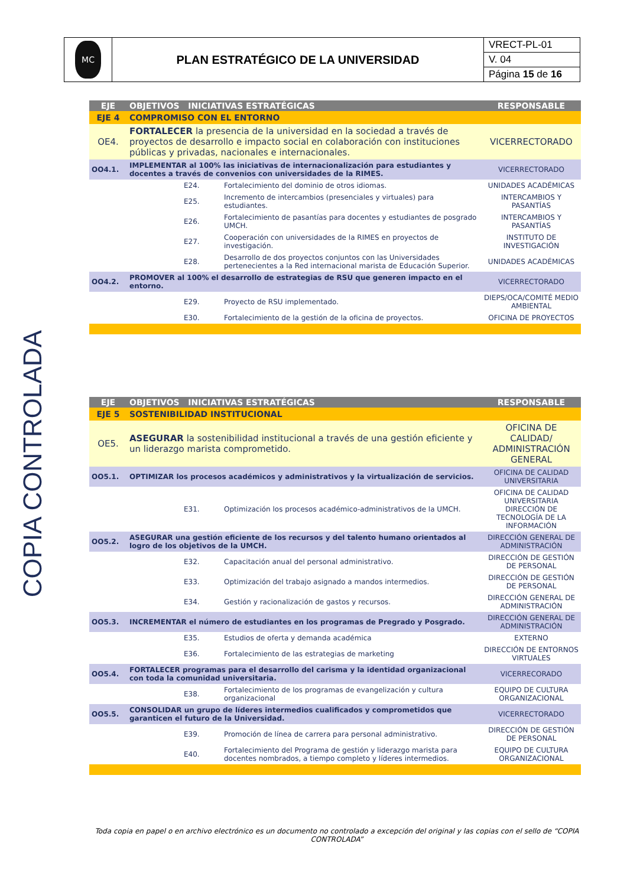| MC | PLAN ESTRATÉGICO DE LA UNIVERSIDAD | VRECT-PL-01 |
| | | V. 04 |
| | | Página 15 de 16 |
COPIA CONTROLADA
| EJE | OBJETIVOS INICIATIVAS ESTRATÉGICAS | | RESPONSABLE |
| EJE 4 | COMPROMISO CON EL ENTORNO | | |
| OE4. | FORTALECER la presencia de la universidad en la sociedad a través de proyectos de desarrollo e impacto social en colaboración con instituciones públicas y privadas, nacionales e internacionales. | | VICERRECTORADO |
| OO4.1. | IMPLEMENTAR al 100% las iniciativas de internacionalización para estudiantes y docentes a través de convenios con universidades de la RIMES. | | VICERRECTORADO |
| | E24. | Fortalecimiento del dominio de otros idiomas. | UNIDADES ACADÉMICAS |
| | E25. | Incremento de intercambios (presenciales y virtuales) para estudiantes. | INTERCAMBIOS Y PASANTÍAS |
| | E26. | Fortalecimiento de pasantías para docentes y estudiantes de posgrado UMCH. | INTERCAMBIOS Y PASANTÍAS |
| | E27. | Cooperación con universidades de la RIMES en proyectos de investigación. | INSTITUTO DE INVESTIGACIÓN |
| | E28. | Desarrollo de dos proyectos conjuntos con las Universidades pertenecientes a la Red internacional marista de Educación Superior. | UNIDADES ACADÉMICAS |
| OO4.2. | PROMOVER al 100% el desarrollo de estrategias de RSU que generen impacto en el entorno. | | VICERRECTORADO |
| | E29. | Proyecto de RSU implementado. | DIEPS/OCA/COMITÉ MEDIO AMBIENTAL |
| | E30. | Fortalecimiento de la gestión de la oficina de proyectos. | OFICINA DE PROYECTOS |
| EJE | OBJETIVOS INICIATIVAS ESTRATÉGICAS | | RESPONSABLE |
| EJE 5 | SOSTENIBILIDAD INSTITUCIONAL | | |
| OE5. | ASEGURAR la sostenibilidad institucional a través de una gestión eficiente y un liderazgo marista comprometido. | | OFICINA DE CALIDAD/ ADMINISTRACIÓN GENERAL |
| OO5.1. | OPTIMIZAR los procesos académicos y administrativos y la virtualización de servicios. | | OFICINA DE CALIDAD UNIVERSITARIA |
| | E31. | Optimización los procesos académico-administrativos de la UMCH. | OFICINA DE CALIDAD UNIVERSITARIA DIRECCIÓN DE TECNOLOGÍA DE LA INFORMACIÓN |
| OO5.2. | ASEGURAR una gestión eficiente de los recursos y del talento humano orientados al logro de los objetivos de la UMCH. | | DIRECCIÓN GENERAL DE ADMINISTRACIÓN |
| | E32. | Capacitación anual del personal administrativo. | DIRECCIÓN DE GESTIÓN DE PERSONAL |
| | E33. | Optimización del trabajo asignado a mandos intermedios. | DIRECCIÓN DE GESTIÓN DE PERSONAL |
| | E34. | Gestión y racionalización de gastos y recursos. | DIRECCIÓN GENERAL DE ADMINISTRACIÓN |
| OO5.3. | INCREMENTAR el número de estudiantes en los programas de Pregrado y Posgrado. | | DIRECCIÓN GENERAL DE ADMINISTRACIÓN |
| | E35. | Estudios de oferta y demanda académica | EXTERNO |
| | E36. | Fortalecimiento de las estrategias de marketing | DIRECCIÓN DE ENTORNOS VIRTUALES |
| OO5.4. | FORTALECER programas para el desarrollo del carisma y la identidad organizacional con toda la comunidad universitaria. | | VICERRECORADO |
| | E38. | Fortalecimiento de los programas de evangelización y cultura organizacional | EQUIPO DE CULTURA ORGANIZACIONAL |
| OO5.5. | CONSOLIDAR un grupo de líderes intermedios cualificados y comprometidos que garanticen el futuro de la Universidad. | | VICERRECTORADO |
| | E39. | Promoción de línea de carrera para personal administrativo. | DIRECCIÓN DE GESTIÓN DE PERSONAL |
| | E40. | Fortalecimiento del Programa de gestión y liderazgo marista para docentes nombrados, a tiempo completo y líderes intermedios. | EQUIPO DE CULTURA ORGANIZACIONAL |
Toda copia en papel o en archivo electrónico es un documento no controlado a excepción del original y las copias con el sello de “COPIA CONTROLADA”